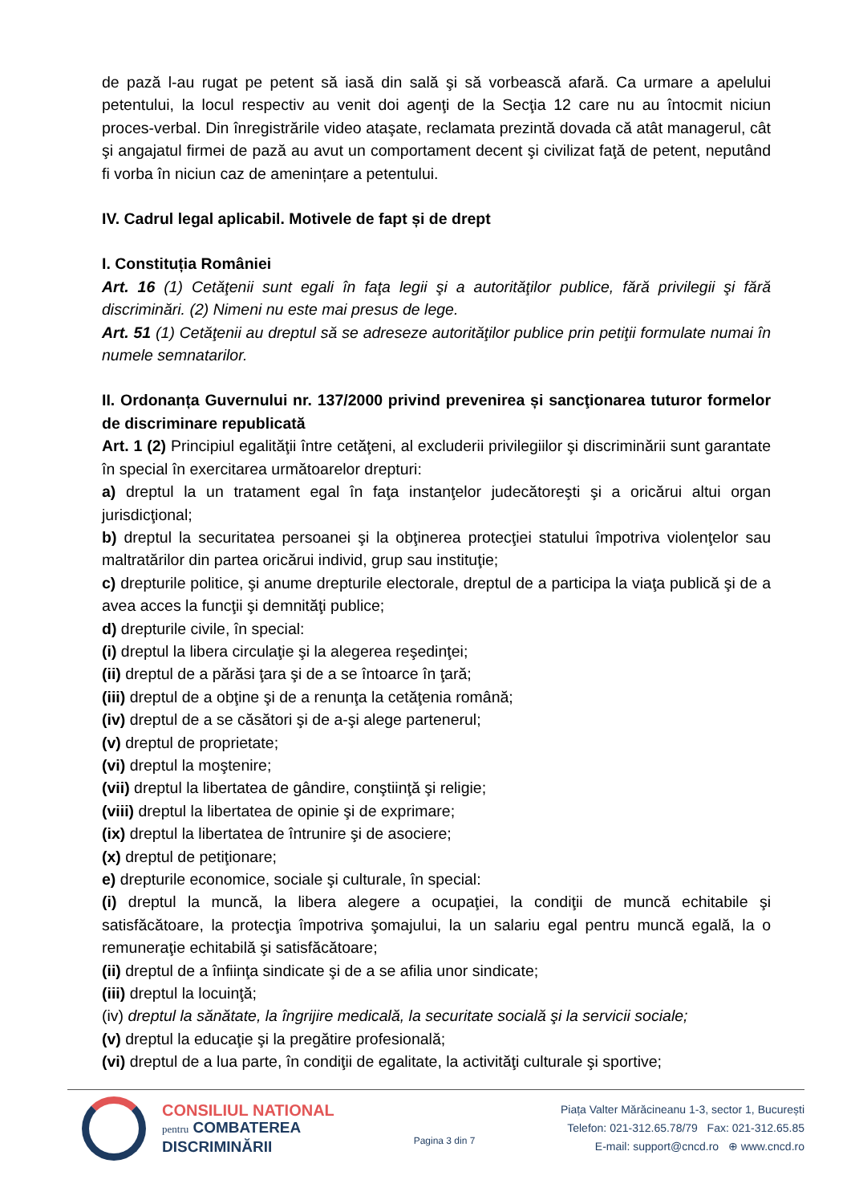de pază l-au rugat pe petent să iasă din sală şi să vorbească afară. Ca urmare a apelului petentului, la locul respectiv au venit doi agenţi de la Secţia 12 care nu au întocmit niciun proces-verbal. Din înregistrările video ataşate, reclamata prezintă dovada că atât managerul, cât şi angajatul firmei de pază au avut un comportament decent şi civilizat faţă de petent, neputând fi vorba în niciun caz de amenințare a petentului.
IV. Cadrul legal aplicabil. Motivele de fapt și de drept
I. Constituția României
Art. 16 (1) Cetăţenii sunt egali în faţa legii şi a autorităţilor publice, fără privilegii şi fără discriminări. (2) Nimeni nu este mai presus de lege.
Art. 51 (1) Cetăţenii au dreptul să se adreseze autorităţilor publice prin petiţii formulate numai în numele semnatarilor.
II. Ordonanța Guvernului nr. 137/2000 privind prevenirea și sancţionarea tuturor formelor de discriminare republicată
Art. 1 (2) Principiul egalităţii între cetăţeni, al excluderii privilegiilor şi discriminării sunt garantate în special în exercitarea următoarelor drepturi:
a) dreptul la un tratament egal în faţa instanţelor judecătoreşti şi a oricărui altui organ jurisdicţional;
b) dreptul la securitatea persoanei şi la obţinerea protecţiei statului împotriva violenţelor sau maltratărilor din partea oricărui individ, grup sau instituţie;
c) drepturile politice, şi anume drepturile electorale, dreptul de a participa la viaţa publică şi de a avea acces la funcţii şi demnităţi publice;
d) drepturile civile, în special:
(i) dreptul la libera circulaţie şi la alegerea reşedinţei;
(ii) dreptul de a părăsi ţara şi de a se întoarce în ţară;
(iii) dreptul de a obţine şi de a renunţa la cetăţenia română;
(iv) dreptul de a se căsători şi de a-şi alege partenerul;
(v) dreptul de proprietate;
(vi) dreptul la moştenire;
(vii) dreptul la libertatea de gândire, conştiinţă şi religie;
(viii) dreptul la libertatea de opinie şi de exprimare;
(ix) dreptul la libertatea de întrunire şi de asociere;
(x) dreptul de petiţionare;
e) drepturile economice, sociale şi culturale, în special:
(i) dreptul la muncă, la libera alegere a ocupaţiei, la condiţii de muncă echitabile şi satisfăcătoare, la protecţia împotriva şomajului, la un salariu egal pentru muncă egală, la o remuneraţie echitabilă şi satisfăcătoare;
(ii) dreptul de a înfiinţa sindicate şi de a se afilia unor sindicate;
(iii) dreptul la locuinţă;
(iv) dreptul la sănătate, la îngrijire medicală, la securitate socială şi la servicii sociale;
(v) dreptul la educaţie şi la pregătire profesională;
(vi) dreptul de a lua parte, în condiţii de egalitate, la activităţi culturale şi sportive;
CONSILIUL NATIONAL
pentru COMBATEREA
DISCRIMINĂRII
Pagina 3 din 7
Piața Valter Mărăcineanu 1-3, sector 1, București
Telefon: 021-312.65.78/79 Fax: 021-312.65.85
E-mail: support@cncd.ro ⊕ www.cncd.ro